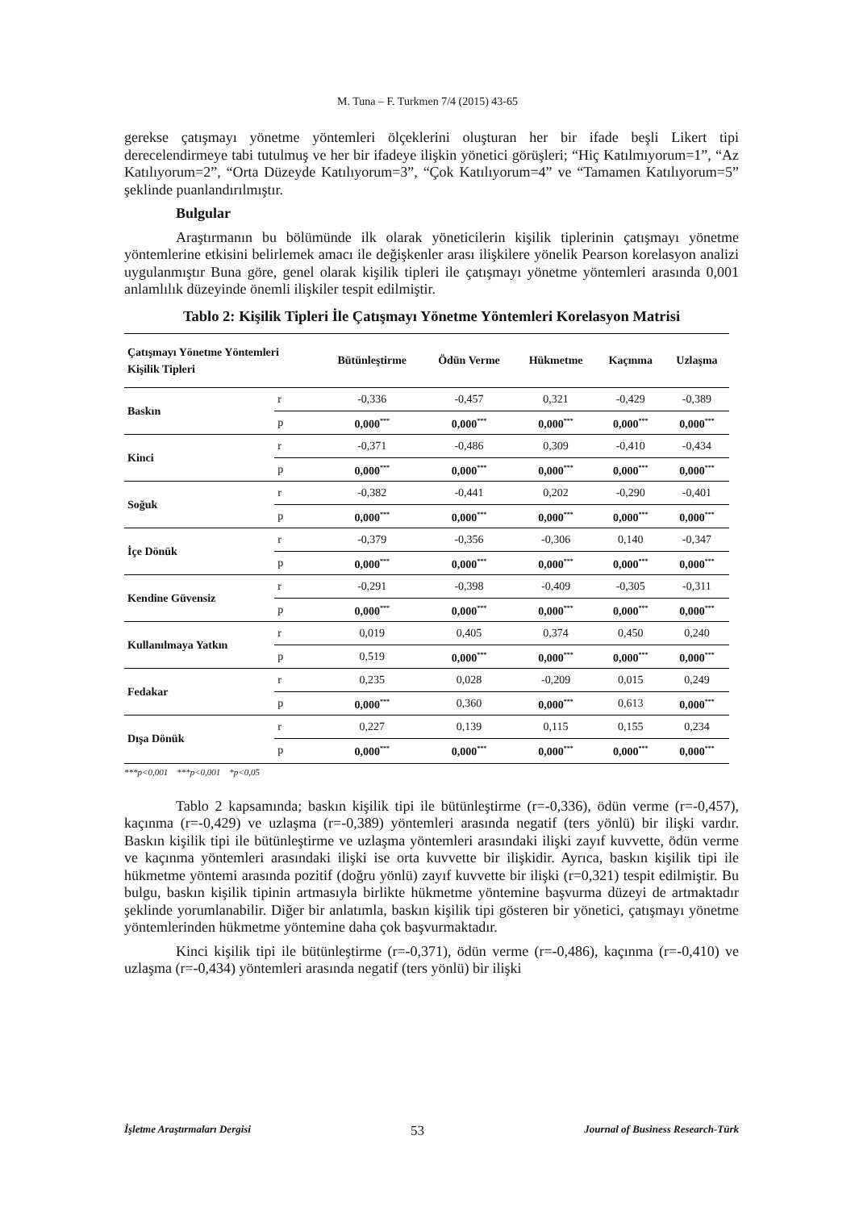M. Tuna – F. Turkmen 7/4 (2015) 43-65
gerekse çatışmayı yönetme yöntemleri ölçeklerini oluşturan her bir ifade beşli Likert tipi derecelendirmeye tabi tutulmuş ve her bir ifadeye ilişkin yönetici görüşleri; “Hiç Katılmıyorum=1”, “Az Katılıyorum=2”, “Orta Düzeyde Katılıyorum=3”, “Çok Katılıyorum=4” ve “Tamamen Katılıyorum=5” şeklinde puanlandırılmıştır.
Bulgular
Araştırmanın bu bölümünde ilk olarak yöneticilerin kişilik tiplerinin çatışmayı yönetme yöntemlerine etkisini belirlemek amacı ile değişkenler arası ilişkilere yönelik Pearson korelasyon analizi uygulanmıştır Buna göre, genel olarak kişilik tipleri ile çatışmayı yönetme yöntemleri arasında 0,001 anlamlılık düzeyinde önemli ilişkiler tespit edilmiştir.
Tablo 2: Kişilik Tipleri İle Çatışmayı Yönetme Yöntemleri Korelasyon Matrisi
| Çatışmayı Yönetme Yöntemleri Kişilik Tipleri | | Bütünleştirme | Ödün Verme | Hükmetme | Kaçınma | Uzlaşma |
| --- | --- | --- | --- | --- | --- | --- |
| Baskın | r | -0,336 | -0,457 | 0,321 | -0,429 | -0,389 |
| | p | 0,000<sup>***</sup> | 0,000<sup>***</sup> | 0,000<sup>***</sup> | 0,000<sup>***</sup> | 0,000<sup>***</sup> |
| Kinci | r | -0,371 | -0,486 | 0,309 | -0,410 | -0,434 |
| | p | 0,000<sup>***</sup> | 0,000<sup>***</sup> | 0,000<sup>***</sup> | 0,000<sup>***</sup> | 0,000<sup>***</sup> |
| Soğuk | r | -0,382 | -0,441 | 0,202 | -0,290 | -0,401 |
| | p | 0,000<sup>***</sup> | 0,000<sup>***</sup> | 0,000<sup>***</sup> | 0,000<sup>***</sup> | 0,000<sup>***</sup> |
| İçe Dönük | r | -0,379 | -0,356 | -0,306 | 0,140 | -0,347 |
| | p | 0,000<sup>***</sup> | 0,000<sup>***</sup> | 0,000<sup>***</sup> | 0,000<sup>***</sup> | 0,000<sup>***</sup> |
| Kendine Güvensiz | r | -0,291 | -0,398 | -0,409 | -0,305 | -0,311 |
| | p | 0,000<sup>***</sup> | 0,000<sup>***</sup> | 0,000<sup>***</sup> | 0,000<sup>***</sup> | 0,000<sup>***</sup> |
| Kullanılmaya Yatkın | r | 0,019 | 0,405 | 0,374 | 0,450 | 0,240 |
| | p | 0,519 | 0,000<sup>***</sup> | 0,000<sup>***</sup> | 0,000<sup>***</sup> | 0,000<sup>***</sup> |
| Fedakar | r | 0,235 | 0,028 | -0,209 | 0,015 | 0,249 |
| | p | 0,000<sup>***</sup> | 0,360 | 0,000<sup>***</sup> | 0,613 | 0,000<sup>***</sup> |
| Dışa Dönük | r | 0,227 | 0,139 | 0,115 | 0,155 | 0,234 |
| | p | 0,000<sup>***</sup> | 0,000<sup>***</sup> | 0,000<sup>***</sup> | 0,000<sup>***</sup> | 0,000<sup>***</sup> |
***p<0,001 ***p<0,001 *p<0,05
Tablo 2 kapsamında; baskın kişilik tipi ile bütünleştirme (r=-0,336), ödün verme (r=-0,457), kaçınma (r=-0,429) ve uzlaşma (r=-0,389) yöntemleri arasında negatif (ters yönlü) bir ilişki vardır. Baskın kişilik tipi ile bütünleştirme ve uzlaşma yöntemleri arasındaki ilişki zayıf kuvvette, ödün verme ve kaçınma yöntemleri arasındaki ilişki ise orta kuvvette bir ilişkidir. Ayrıca, baskın kişilik tipi ile hükmetme yöntemi arasında pozitif (doğru yönlü) zayıf kuvvette bir ilişki (r=0,321) tespit edilmiştir. Bu bulgu, baskın kişilik tipinin artmasıyla birlikte hükmetme yöntemine başvurma düzeyi de artmaktadır şeklinde yorumlanabilir. Diğer bir anlatımla, baskın kişilik tipi gösteren bir yönetici, çatışmayı yönetme yöntemlerinden hükmetme yöntemine daha çok başvurmaktadır.
Kinci kişilik tipi ile bütünleştirme (r=-0,371), ödün verme (r=-0,486), kaçınma (r=-0,410) ve uzlaşma (r=-0,434) yöntemleri arasında negatif (ters yönlü) bir ilişki
İşletme Araştırmaları Dergisi 53 Journal of Business Research-Türk